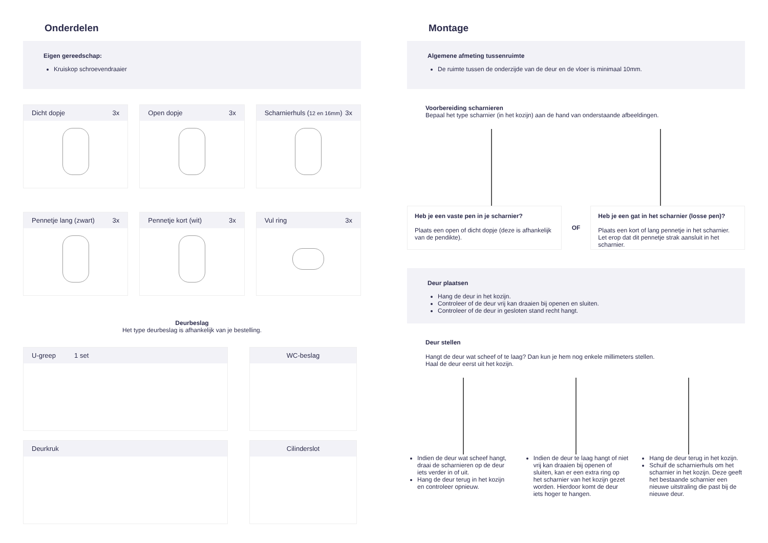Onderdelen
Eigen gereedschap:
Kruiskop schroevendraaier
Dicht dopje 3x
Open dopje 3x
Scharnierhuls (12 en 16mm) 3x
Pennetje lang (zwart) 3x
Pennetje kort (wit) 3x
Vul ring 3x
Deurbeslag
Het type deurbeslag is afhankelijk van je bestelling.
U-greep 1 set
WC-beslag
Deurkruk
Cilinderslot
Montage
Algemene afmeting tussenruimte
De ruimte tussen de onderzijde van de deur en de vloer is minimaal 10mm.
Voorbereiding scharnieren
Bepaal het type scharnier (in het kozijn) aan de hand van onderstaande afbeeldingen.
Heb je een vaste pen in je scharnier?
Plaats een open of dicht dopje (deze is afhankelijk van de pendikte).
OF
Heb je een gat in het scharnier (losse pen)?
Plaats een kort of lang pennetje in het scharnier. Let erop dat dit pennetje strak aansluit in het scharnier.
Deur plaatsen
Hang de deur in het kozijn.
Controleer of de deur vrij kan draaien bij openen en sluiten.
Controleer of de deur in gesloten stand recht hangt.
Deur stellen
Hangt de deur wat scheef of te laag? Dan kun je hem nog enkele millimeters stellen.
Haal de deur eerst uit het kozijn.
Indien de deur wat scheef hangt, draai de scharnieren op de deur iets verder in of uit.
Hang de deur terug in het kozijn en controleer opnieuw.
Indien de deur te laag hangt of niet vrij kan draaien bij openen of sluiten, kan er een extra ring op het scharnier van het kozijn gezet worden. Hierdoor komt de deur iets hoger te hangen.
Hang de deur terug in het kozijn.
Schuif de scharnierhuls om het scharnier in het kozijn. Deze geeft het bestaande scharnier een nieuwe uitstraling die past bij de nieuwe deur.